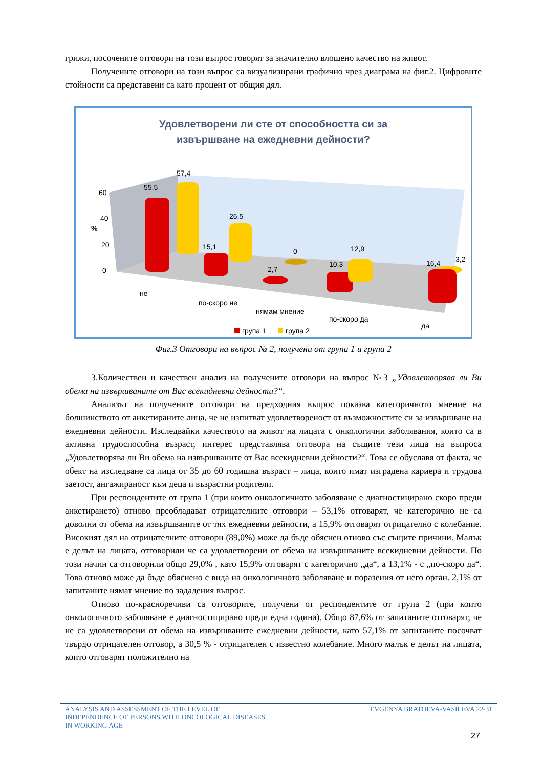грижи, посочените отговори на този въпрос говорят за значително влошено качество на живот.
Получените отговори на този въпрос са визуализирани графично чрез диаграма на фиг.2. Цифровите стойности са представени са като процент от общия дял.
Удовлетворени ли сте от способността си за
извършване на ежедневни дейности?
60
40
20
0
%
55,5
57,4
15,1
26,5
2,7
0
10,3
12,9
3,2
16,4
не
по-скоро не
нямам мнение
по-скоро да
да
група 1
група 2
Фиг.3 Отговори на въпрос № 2, получени от група 1 и група 2
3.Количествен и качествен анализ на получените отговори на въпрос №3 „Удовлетворява ли Ви обема на извършваните от Вас всекидневни дейности?“.
Анализът на получените отговори на предходния въпрос показва категоричното мнение на болшинството от анкетираните лица, че не изпитват удовлетвореност от възможностите си за извършване на ежедневни дейности. Изследвайки качеството на живот на лицата с онкологични заболявания, които са в активна трудоспособна възраст, интерес представлява отговора на същите тези лица на въпроса „Удовлетворява ли Ви обема на извършваните от Вас всекидневни дейности?“. Това се обуславя от факта, че обект на изследване са лица от 35 до 60 годишна възраст – лица, които имат изградена кариера и трудова заетост, ангажираност към деца и възрастни родители.
При респондентите от група 1 (при които онкологичното заболяване е диагностицирано скоро преди анкетирането) отново преобладават отрицателните отговори – 53,1% отговарят, че категорично не са доволни от обема на извършваните от тях ежедневни дейности, а 15,9% отговарят отрицателно с колебание. Високият дял на отрицателните отговори (89,0%) може да бъде обяснен отново със същите причини. Малък е делът на лицата, отговорили че са удовлетворени от обема на извършваните всекидневни дейности. По този начин са отговорили общо 29,0% , като 15,9% отговарят с категорично „да“, а 13,1% - с „по-скоро да“. Това отново може да бъде обяснено с вида на онкологичното заболяване и поразения от него орган. 2,1% от запитаните нямат мнение по зададения въпрос.
Отново по-красноречиви са отговорите, получени от респондентите от група 2 (при които онкологичното заболяване е диагностицирано преди една година). Общо 87,6% от запитаните отговарят, че не са удовлетворени от обема на извършваните ежедневни дейности, като 57,1% от запитаните посочват твърдо отрицателен отговор, а 30,5 % - отрицателен с известно колебание. Много малък е делът на лицата, които отговарят положително на
ANALYSIS AND ASSESSMENT OF THE LEVEL OF
INDEPENDENCE OF PERSONS WITH ONCOLOGICAL DISEASES
IN WORKING AGE
EVGENYA BRATOEVA-VASILEVA 22-31
27